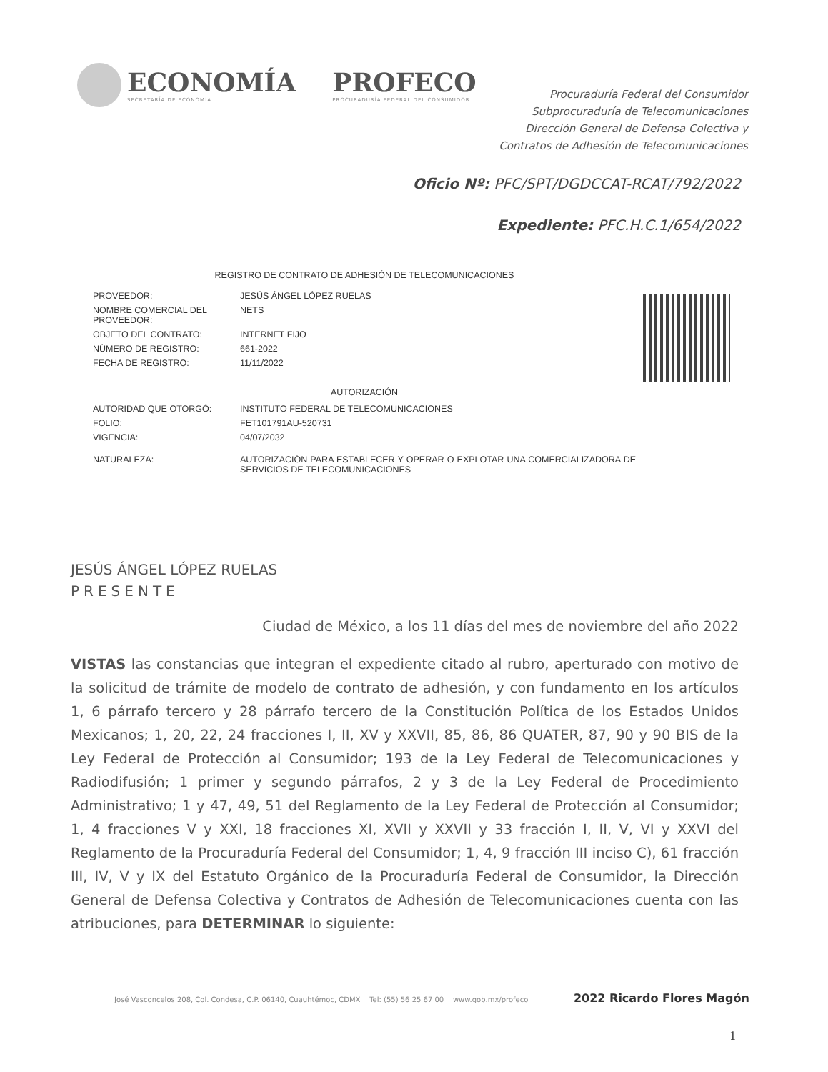ECONOMÍA
SECRETARÍA DE ECONOMÍA
PROFECO
PROCURADURÍA FEDERAL DEL CONSUMIDOR
Procuraduría Federal del Consumidor
Subprocuraduría de Telecomunicaciones
Dirección General de Defensa Colectiva y
Contratos de Adhesión de Telecomunicaciones
Oficio Nº: PFC/SPT/DGDCCAT-RCAT/792/2022
Expediente: PFC.H.C.1/654/2022
REGISTRO DE CONTRATO DE ADHESIÓN DE TELECOMUNICACIONES
| PROVEEDOR: | JESÚS ÁNGEL LÓPEZ RUELAS |
| NOMBRE COMERCIAL DEL PROVEEDOR: | NETS |
| OBJETO DEL CONTRATO: | INTERNET FIJO |
| NÚMERO DE REGISTRO: | 661-2022 |
| FECHA DE REGISTRO: | 11/11/2022 |
| AUTORIZACIÓN | |
| AUTORIDAD QUE OTORGÓ: | INSTITUTO FEDERAL DE TELECOMUNICACIONES |
| FOLIO: | FET101791AU-520731 |
| VIGENCIA: | 04/07/2032 |
| NATURALEZA: | AUTORIZACIÓN PARA ESTABLECER Y OPERAR O EXPLOTAR UNA COMERCIALIZADORA DE SERVICIOS DE TELECOMUNICACIONES |
JESÚS ÁNGEL LÓPEZ RUELAS
PRESENTE
Ciudad de México, a los 11 días del mes de noviembre del año 2022
VISTAS las constancias que integran el expediente citado al rubro, aperturado con motivo de la solicitud de trámite de modelo de contrato de adhesión, y con fundamento en los artículos 1, 6 párrafo tercero y 28 párrafo tercero de la Constitución Política de los Estados Unidos Mexicanos; 1, 20, 22, 24 fracciones I, II, XV y XXVII, 85, 86, 86 QUATER, 87, 90 y 90 BIS de la Ley Federal de Protección al Consumidor; 193 de la Ley Federal de Telecomunicaciones y Radiodifusión; 1 primer y segundo párrafos, 2 y 3 de la Ley Federal de Procedimiento Administrativo; 1 y 47, 49, 51 del Reglamento de la Ley Federal de Protección al Consumidor; 1, 4 fracciones V y XXI, 18 fracciones XI, XVII y XXVII y 33 fracción I, II, V, VI y XXVI del Reglamento de la Procuraduría Federal del Consumidor; 1, 4, 9 fracción III inciso C), 61 fracción III, IV, V y IX del Estatuto Orgánico de la Procuraduría Federal de Consumidor, la Dirección General de Defensa Colectiva y Contratos de Adhesión de Telecomunicaciones cuenta con las atribuciones, para DETERMINAR lo siguiente:
José Vasconcelos 208, Col. Condesa, C.P. 06140, Cuauhtémoc, CDMX Tel: (55) 56 25 67 00 www.gob.mx/profeco 2022 Ricardo Flores Magón
1